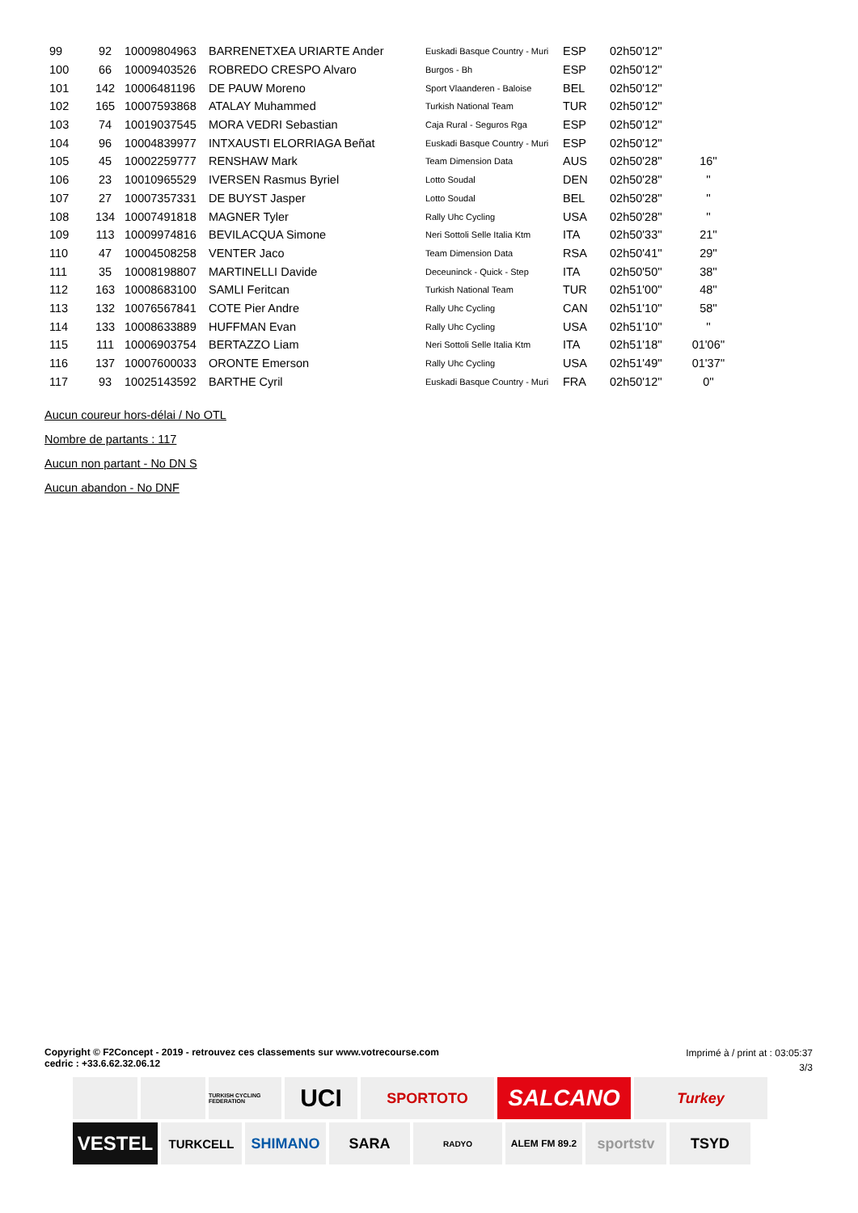| 99 | 92 | 10009804963 | BARRENETXEA URIARTE Ander | Euskadi Basque Country - Muri | ESP | 02h50'12'' | |
| 100 | 66 | 10009403526 | ROBREDO CRESPO Alvaro | Burgos - Bh | ESP | 02h50'12'' | |
| 101 | 142 | 10006481196 | DE PAUW Moreno | Sport Vlaanderen - Baloise | BEL | 02h50'12'' | |
| 102 | 165 | 10007593868 | ATALAY Muhammed | Turkish National Team | TUR | 02h50'12'' | |
| 103 | 74 | 10019037545 | MORA VEDRI Sebastian | Caja Rural - Seguros Rga | ESP | 02h50'12'' | |
| 104 | 96 | 10004839977 | INTXAUSTI ELORRIAGA Beñat | Euskadi Basque Country - Muri | ESP | 02h50'12'' | |
| 105 | 45 | 10002259777 | RENSHAW Mark | Team Dimension Data | AUS | 02h50'28'' | 16'' |
| 106 | 23 | 10010965529 | IVERSEN Rasmus Byriel | Lotto Soudal | DEN | 02h50'28'' | '' |
| 107 | 27 | 10007357331 | DE BUYST Jasper | Lotto Soudal | BEL | 02h50'28'' | '' |
| 108 | 134 | 10007491818 | MAGNER Tyler | Rally Uhc Cycling | USA | 02h50'28'' | '' |
| 109 | 113 | 10009974816 | BEVILACQUA Simone | Neri Sottoli Selle Italia Ktm | ITA | 02h50'33'' | 21'' |
| 110 | 47 | 10004508258 | VENTER Jaco | Team Dimension Data | RSA | 02h50'41'' | 29'' |
| 111 | 35 | 10008198807 | MARTINELLI Davide | Deceuninck - Quick - Step | ITA | 02h50'50'' | 38'' |
| 112 | 163 | 10008683100 | SAMLI Feritcan | Turkish National Team | TUR | 02h51'00'' | 48'' |
| 113 | 132 | 10076567841 | COTE Pier Andre | Rally Uhc Cycling | CAN | 02h51'10'' | 58'' |
| 114 | 133 | 10008633889 | HUFFMAN Evan | Rally Uhc Cycling | USA | 02h51'10'' | '' |
| 115 | 111 | 10006903754 | BERTAZZO Liam | Neri Sottoli Selle Italia Ktm | ITA | 02h51'18'' | 01'06'' |
| 116 | 137 | 10007600033 | ORONTE Emerson | Rally Uhc Cycling | USA | 02h51'49'' | 01'37'' |
| 117 | 93 | 10025143592 | BARTHE Cyril | Euskadi Basque Country - Muri | FRA | 02h50'12'' | 0'' |
Aucun coureur hors-délai / No OTL
Nombre de partants : 117
Aucun non partant - No DN S
Aucun abandon - No DNF
Copyright © F2Concept - 2019 - retrouvez ces classements sur www.votrecourse.com
cedric : +33.6.62.32.06.12
Imprimé à / print at : 03:05:37
3/3
TURKISH CYCLING FEDERATION
UCI
SPORTOTO
SALCANO
Turkey
VESTEL
TURKCELL
SHIMANO
SARA
RADYO
ALEM FM 89.2
sportstv
TSYD